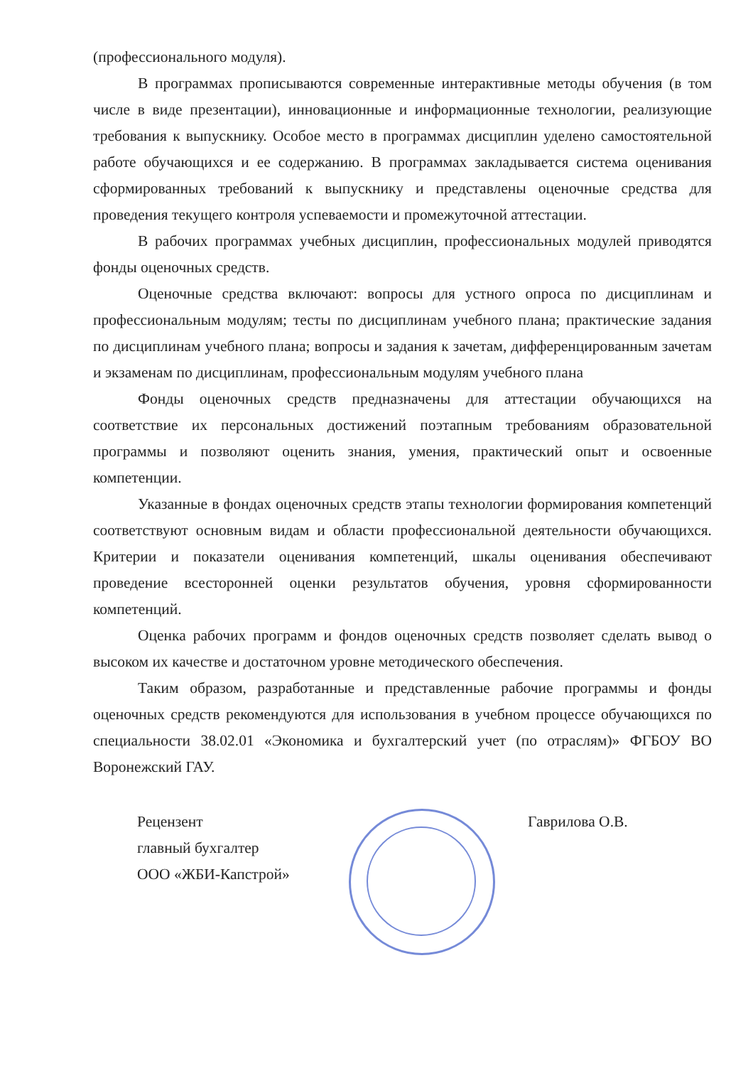(профессионального модуля).
В программах прописываются современные интерактивные методы обучения (в том числе в виде презентации), инновационные и информационные технологии, реализующие требования к выпускнику. Особое место в программах дисциплин уделено самостоятельной работе обучающихся и ее содержанию. В программах закладывается система оценивания сформированных требований к выпускнику и представлены оценочные средства для проведения текущего контроля успеваемости и промежуточной аттестации.
В рабочих программах учебных дисциплин, профессиональных модулей приводятся фонды оценочных средств.
Оценочные средства включают: вопросы для устного опроса по дисциплинам и профессиональным модулям; тесты по дисциплинам учебного плана; практические задания по дисциплинам учебного плана; вопросы и задания к зачетам, дифференцированным зачетам и экзаменам по дисциплинам, профессиональным модулям учебного плана
Фонды оценочных средств предназначены для аттестации обучающихся на соответствие их персональных достижений поэтапным требованиям образовательной программы и позволяют оценить знания, умения, практический опыт и освоенные компетенции.
Указанные в фондах оценочных средств этапы технологии формирования компетенций соответствуют основным видам и области профессиональной деятельности обучающихся. Критерии и показатели оценивания компетенций, шкалы оценивания обеспечивают проведение всесторонней оценки результатов обучения, уровня сформированности компетенций.
Оценка рабочих программ и фондов оценочных средств позволяет сделать вывод о высоком их качестве и достаточном уровне методического обеспечения.
Таким образом, разработанные и представленные рабочие программы и фонды оценочных средств рекомендуются для использования в учебном процессе обучающихся по специальности 38.02.01 «Экономика и бухгалтерский учет (по отраслям)» ФГБОУ ВО Воронежский ГАУ.
Рецензент
главный бухгалтер
ООО «ЖБИ-Капстрой»
Гаврилова О.В.